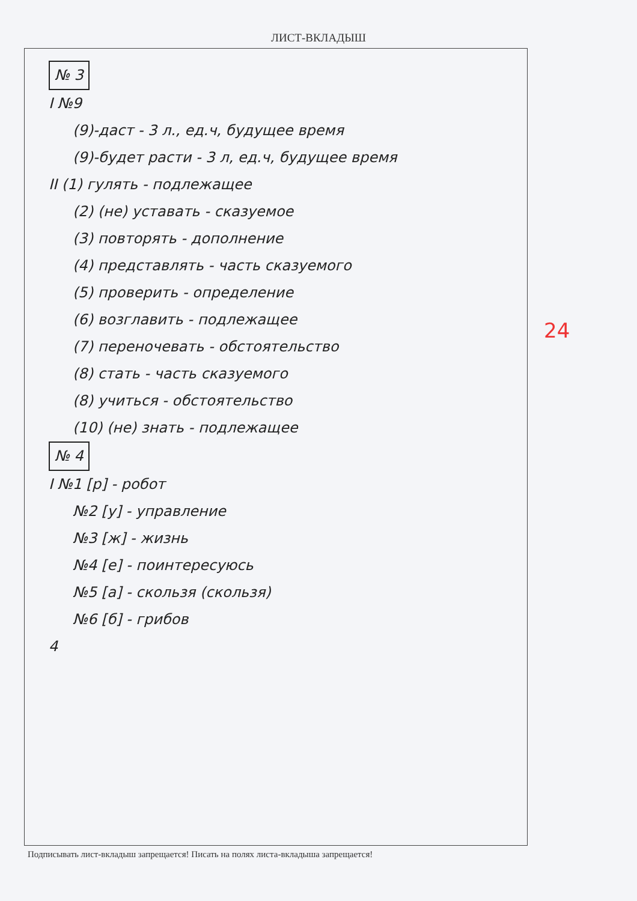ЛИСТ-ВКЛАДЫШ
№ 3
I №9
(9)-даст - 3 л., ед.ч, будущее время
(9)-будет расти - 3 л, ед.ч, будущее время
II (1) гулять - подлежащее
(2) (не) уставать - сказуемое
(3) повторять - дополнение
(4) представлять - часть сказуемого
(5) проверить - определение
(6) возглавить - подлежащее
(7) переночевать - обстоятельство
(8) стать - часть сказуемого
(8) учиться - обстоятельство
(10) (не) знать - подлежащее
№ 4
I №1 [р] - робот
№2 [у] - управление
№3 [ж] - жизнь
№4 [е] - поинтересуюсь
№5 [а] - скользя (скользя)
№6 [б] - грибов
4
Подписывать лист-вкладыш запрещается! Писать на полях листа-вкладыша запрещается!
24